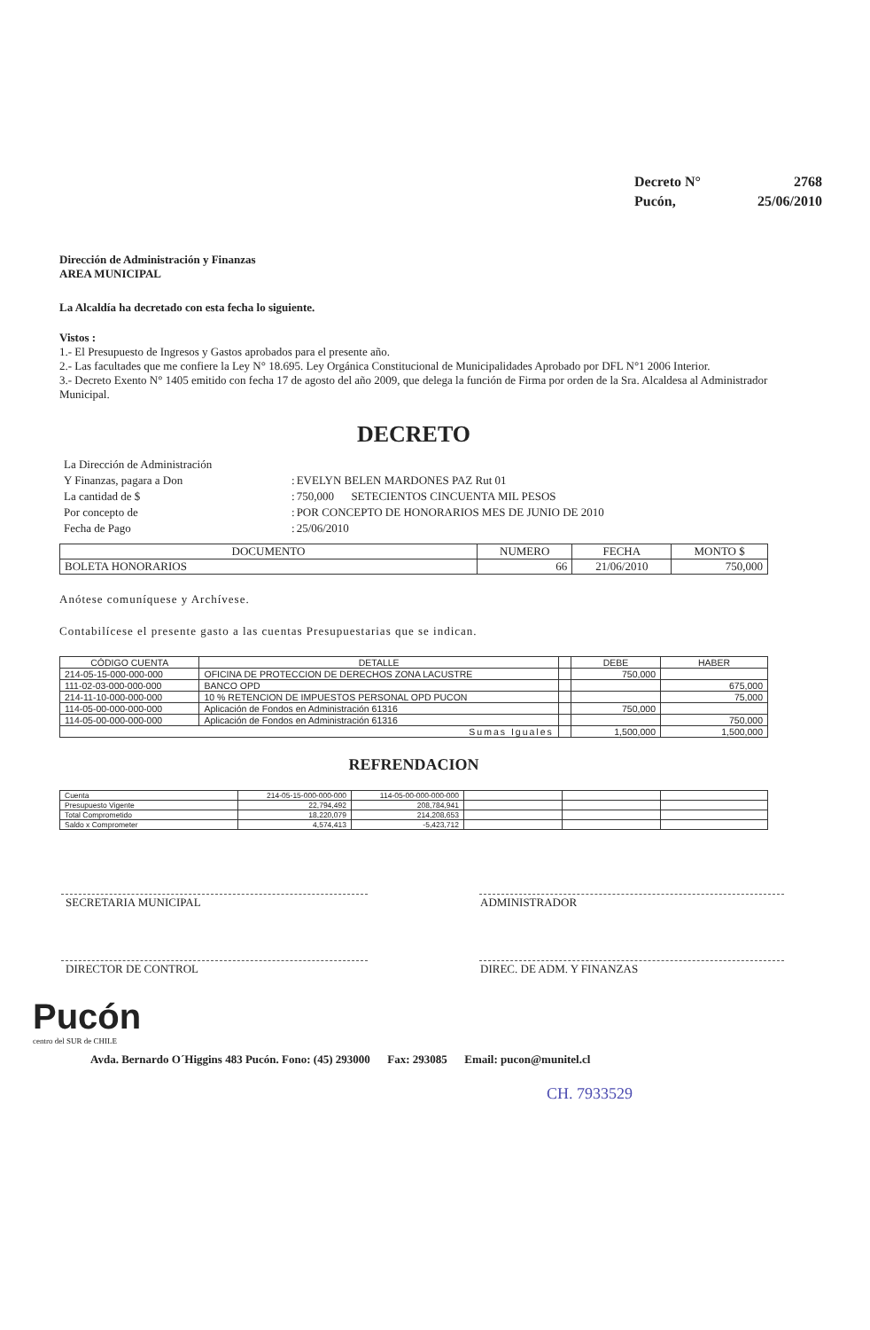| Decreto N° | 2768 |
| Pucón, | 25/06/2010 |
Dirección de Administración y Finanzas
AREA MUNICIPAL
La Alcaldía ha decretado con esta fecha lo siguiente.
Vistos :
1.- El Presupuesto de Ingresos y Gastos aprobados para el presente año.
2.- Las facultades que me confiere la Ley N° 18.695. Ley Orgánica Constitucional de Municipalidades Aprobado por DFL N°1 2006 Interior.
3.- Decreto Exento N° 1405 emitido con fecha 17 de agosto del año 2009, que delega la función de Firma por orden de la Sra. Alcaldesa al Administrador Municipal.
DECRETO
| La Dirección de Administración | | |
| Y Finanzas, pagara a Don | : | EVELYN BELEN MARDONES PAZ Rut 01 |
| La cantidad de $ | : | 750,000 SETECIENTOS CINCUENTA MIL PESOS |
| Por concepto de | : | POR CONCEPTO DE HONORARIOS MES DE JUNIO DE 2010 |
| Fecha de Pago | : | 25/06/2010 |
| DOCUMENTO | NUMERO | FECHA | MONTO $ |
| --- | --- | --- | --- |
| BOLETA HONORARIOS | 66 | 21/06/2010 | 750,000 |
Anótese comuníquese y Archívese.
Contabilícese el presente gasto a las cuentas Presupuestarias que se indican.
| CÓDIGO CUENTA | DETALLE | | DEBE | HABER |
| --- | --- | --- | --- | --- |
| 214-05-15-000-000-000 | OFICINA DE PROTECCION DE DERECHOS ZONA LACUSTRE | | 750,000 | |
| 111-02-03-000-000-000 | BANCO OPD | | | 675,000 |
| 214-11-10-000-000-000 | 10 % RETENCION DE IMPUESTOS PERSONAL OPD PUCON | | | 75,000 |
| 114-05-00-000-000-000 | Aplicación de Fondos en Administración 61316 | | 750,000 | |
| 114-05-00-000-000-000 | Aplicación de Fondos en Administración 61316 | | | 750,000 |
| Sumas Iguales | | | 1,500,000 | 1,500,000 |
REFRENDACION
| Cuenta | 214-05-15-000-000-000 | 114-05-00-000-000-000 | | | |
| Presupuesto Vigente | 22,794,492 | 208,784,941 | | | |
| Total Comprometido | 18,220,079 | 214,208,653 | | | |
| Saldo x Comprometer | 4,574,413 | -5,423,712 | | | |
| SECRETARIA MUNICIPAL | | ADMINISTRADOR |
| DIRECTOR DE CONTROL | | DIREC. DE ADM. Y FINANZAS |
Pucón
centro del SUR de CHILE
Avda. Bernardo O´Higgins 483 Pucón. Fono: (45) 293000 Fax: 293085 Email: pucon@munitel.cl
CH. 7933529